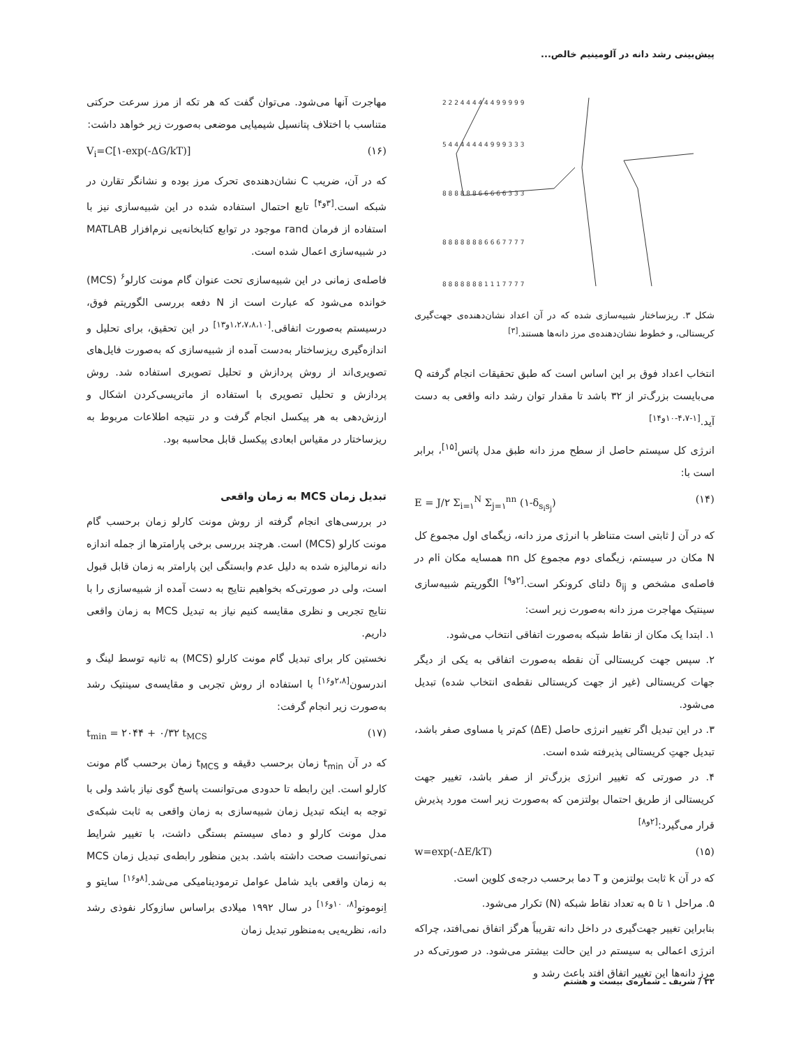پیش‌بینی رشد دانه در آلومینیم خالص...
2 2 2 4 4 4 4 4 4 9 9 9 9 9
5 4 4 4 4 4 4 4 9 9 9 3 3 3
8 8 8 8 8 8 6 6 6 6 6 3 3 3
8 8 8 8 8 8 8 6 6 6 7 7 7 7
8 8 8 8 8 8 8 1 1 1 7 7 7 7
شکل ۳. ریزساختار شبیه‌سازی شده که در آن اعداد نشان‌دهنده‌ی جهت‌گیری کریستالی، و خطوط نشان‌دهنده‌ی مرز دانه‌ها هستند.<sup>[۳]</sup>
انتخاب اعداد فوق بر این اساس است که طبق تحقیقات انجام گرفته Q می‌بایست بزرگ‌تر از ۳۲ باشد تا مقدار توان رشد دانه واقعی به دست آید.<sup>[۱-۴،۷-۱۰و۱۴]</sup>
انرژی کل سیستم حاصل از سطح مرز دانه طبق مدل پاتس<sup>[۱۵]</sup>، برابر است با:
E = J/۲ Σ<sub>i=۱</sub><sup>N</sup> Σ<sub>j=۱</sub><sup>nn</sup> (۱-δ<sub>s<sub>i</sub>s<sub>j</sub></sub>) (۱۴)
که در آن J ثابتی است متناظر با انرژی مرز دانه، زیگمای اول مجموع کل N مکان در سیستم، زیگمای دوم مجموع کل nn همسایه مکان iام در فاصله‌ی مشخص و δ<sub>ij</sub> دلتای کرونکر است.<sup>[۲و۹]</sup> الگوریتم شبیه‌سازی سینتیک مهاجرت مرز دانه به‌صورت زیر است:
۱. ابتدا یک مکان از نقاط شبکه به‌صورت اتفاقی انتخاب می‌شود.
۲. سپس جهت کریستالی آن نقطه به‌صورت اتفاقی به یکی از دیگر جهات کریستالی (غیر از جهت کریستالی نقطه‌ی انتخاب شده) تبدیل می‌شود.
۳. در این تبدیل اگر تغییر انرژی حاصل (ΔE) کم‌تر یا مساوی صفر باشد، تبدیل جهتِ کریستالی پذیرفته شده است.
۴. در صورتی که تغییر انرژی بزرگ‌تر از صفر باشد، تغییر جهت کریستالی از طریق احتمال بولتزمن که به‌صورت زیر است مورد پذیرش قرار می‌گیرد:<sup>[۲و۸]</sup>
w=exp(-ΔE/kT) (۱۵)
که در آن k ثابت بولتزمن و T دما برحسب درجه‌ی کلوین است.
۵. مراحل ۱ تا ۵ به تعداد نقاط شبکه (N) تکرار می‌شود.
بنابراین تغییر جهت‌گیری در داخل دانه تقریباً هرگز اتفاق نمی‌افتد، چراکه انرژی اعمالی به سیستم در این حالت بیشتر می‌شود. در صورتی‌که در مرز دانه‌ها این تغییر اتفاق افتد باعث رشد و
مهاجرت آنها می‌شود. می‌توان گفت که هر تکه از مرز سرعت حرکتی متناسب با اختلاف پتانسیل شیمیایی موضعی به‌صورت زیر خواهد داشت:
V<sub>i</sub>=C[۱-exp(-ΔG/kT)] (۱۶)
که در آن، ضریب C نشان‌دهنده‌ی تحرک مرز بوده و نشانگر تقارن در شبکه است.<sup>[۳و۴]</sup> تابع احتمال استفاده شده در این شبیه‌سازی نیز با استفاده از فرمان rand موجود در توابع کتابخانه‌یی نرم‌افزار MATLAB در شبیه‌سازی اعمال شده است.
فاصله‌ی زمانی در این شبیه‌سازی تحت عنوان گام مونت کارلو<sup>۶</sup> (MCS) خوانده می‌شود که عبارت است از N دفعه بررسی الگوریتم فوق، درسیستم به‌صورت اتفاقی.<sup>[۱،۲،۷،۸،۱۰و۱۳]</sup> در این تحقیق، برای تحلیل و اندازه‌گیری ریزساختار به‌دست آمده از شبیه‌سازی که به‌صورت فایل‌های تصویری‌اند از روش پردازش و تحلیل تصویری استفاده شد. روش پردازش و تحلیل تصویری با استفاده از ماتریسی‌کردن اشکال و ارزش‌دهی به هر پیکسل انجام گرفت و در نتیجه اطلاعات مربوط به ریزساختار در مقیاس ابعادی پیکسل قابل محاسبه بود.
تبدیل زمان MCS به زمان واقعی
در بررسی‌های انجام گرفته از روش مونت کارلو زمان برحسب گام مونت کارلو (MCS) است. هرچند بررسی برخی پارامترها از جمله اندازه دانه نرمالیزه شده به دلیل عدم وابستگی این پارامتر به زمان قابل قبول است، ولی در صورتی‌که بخواهیم نتایج به دست آمده از شبیه‌سازی را با نتایج تجربی و نظری مقایسه کنیم نیاز به تبدیل MCS به زمان واقعی داریم.
نخستین کار برای تبدیل گام مونت کارلو (MCS) به ثانیه توسط لینگ و اندرسون<sup>[۲،۸و۱۶]</sup> با استفاده از روش تجربی و مقایسه‌ی سینتیک رشد به‌صورت زیر انجام گرفت:
t<sub>min</sub> = ۲۰۴۴ + ۰/۳۲ t<sub>MCS</sub> (۱۷)
که در آن t<sub>min</sub> زمان برحسب دقیقه و t<sub>MCS</sub> زمان برحسب گام مونت کارلو است. این رابطه تا حدودی می‌توانست پاسخ گوی نیاز باشد ولی با توجه به اینکه تبدیل زمان شبیه‌سازی به زمان واقعی به ثابت شبکه‌ی مدل مونت کارلو و دمای سیستم بستگی داشت، با تغییر شرایط نمی‌توانست صحت داشته باشد. بدین منظور رابطه‌ی تبدیل زمان MCS به زمان واقعی باید شامل عوامل ترمودینامیکی می‌شد.<sup>[۸و۱۶]</sup> سایتو و اِنوموتو<sup>[۸، ۱۰و۱۶]</sup> در سال ۱۹۹۲ میلادی براساس سازوکار نفوذی رشد دانه، نظریه‌یی به‌منظور تبدیل زمان
۳۲ / شریف ـ شماره‌ی بیست و هشتم